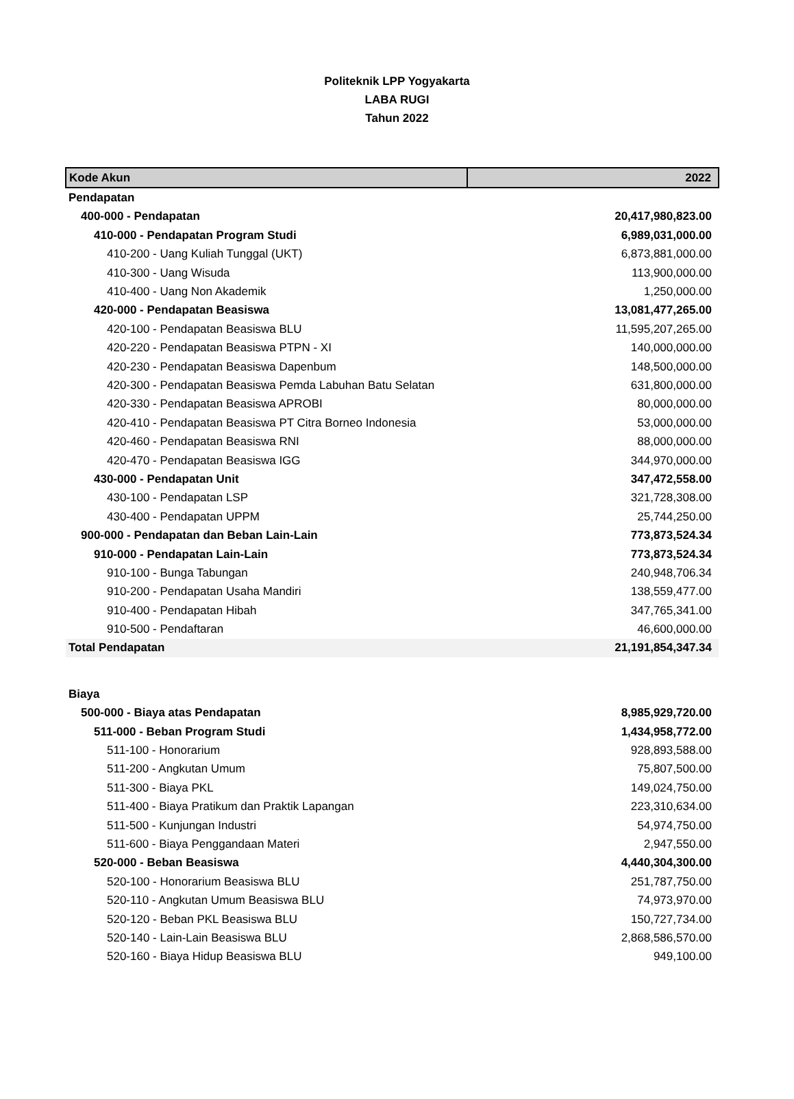Politeknik LPP Yogyakarta
LABA RUGI
Tahun 2022
| Kode Akun | 2022 |
| --- | --- |
| Pendapatan | |
| 400-000 - Pendapatan | 20,417,980,823.00 |
| 410-000 - Pendapatan Program Studi | 6,989,031,000.00 |
| 410-200 - Uang Kuliah Tunggal (UKT) | 6,873,881,000.00 |
| 410-300 - Uang Wisuda | 113,900,000.00 |
| 410-400 - Uang Non Akademik | 1,250,000.00 |
| 420-000 - Pendapatan Beasiswa | 13,081,477,265.00 |
| 420-100 - Pendapatan Beasiswa BLU | 11,595,207,265.00 |
| 420-220 - Pendapatan Beasiswa PTPN - XI | 140,000,000.00 |
| 420-230 - Pendapatan Beasiswa Dapenbum | 148,500,000.00 |
| 420-300 - Pendapatan Beasiswa Pemda Labuhan Batu Selatan | 631,800,000.00 |
| 420-330 - Pendapatan Beasiswa APROBI | 80,000,000.00 |
| 420-410 - Pendapatan Beasiswa PT Citra Borneo Indonesia | 53,000,000.00 |
| 420-460 - Pendapatan Beasiswa RNI | 88,000,000.00 |
| 420-470 - Pendapatan Beasiswa IGG | 344,970,000.00 |
| 430-000 - Pendapatan Unit | 347,472,558.00 |
| 430-100 - Pendapatan LSP | 321,728,308.00 |
| 430-400 - Pendapatan UPPM | 25,744,250.00 |
| 900-000 - Pendapatan dan Beban Lain-Lain | 773,873,524.34 |
| 910-000 - Pendapatan Lain-Lain | 773,873,524.34 |
| 910-100 - Bunga Tabungan | 240,948,706.34 |
| 910-200 - Pendapatan Usaha Mandiri | 138,559,477.00 |
| 910-400 - Pendapatan Hibah | 347,765,341.00 |
| 910-500 - Pendaftaran | 46,600,000.00 |
| Total Pendapatan | 21,191,854,347.34 |
| Biaya | |
| 500-000 - Biaya atas Pendapatan | 8,985,929,720.00 |
| 511-000 - Beban Program Studi | 1,434,958,772.00 |
| 511-100 - Honorarium | 928,893,588.00 |
| 511-200 - Angkutan Umum | 75,807,500.00 |
| 511-300 - Biaya PKL | 149,024,750.00 |
| 511-400 - Biaya Pratikum dan Praktik Lapangan | 223,310,634.00 |
| 511-500 - Kunjungan Industri | 54,974,750.00 |
| 511-600 - Biaya Penggandaan Materi | 2,947,550.00 |
| 520-000 - Beban Beasiswa | 4,440,304,300.00 |
| 520-100 - Honorarium Beasiswa BLU | 251,787,750.00 |
| 520-110 - Angkutan Umum Beasiswa BLU | 74,973,970.00 |
| 520-120 - Beban PKL Beasiswa BLU | 150,727,734.00 |
| 520-140 - Lain-Lain Beasiswa BLU | 2,868,586,570.00 |
| 520-160 - Biaya Hidup Beasiswa BLU | 949,100.00 |